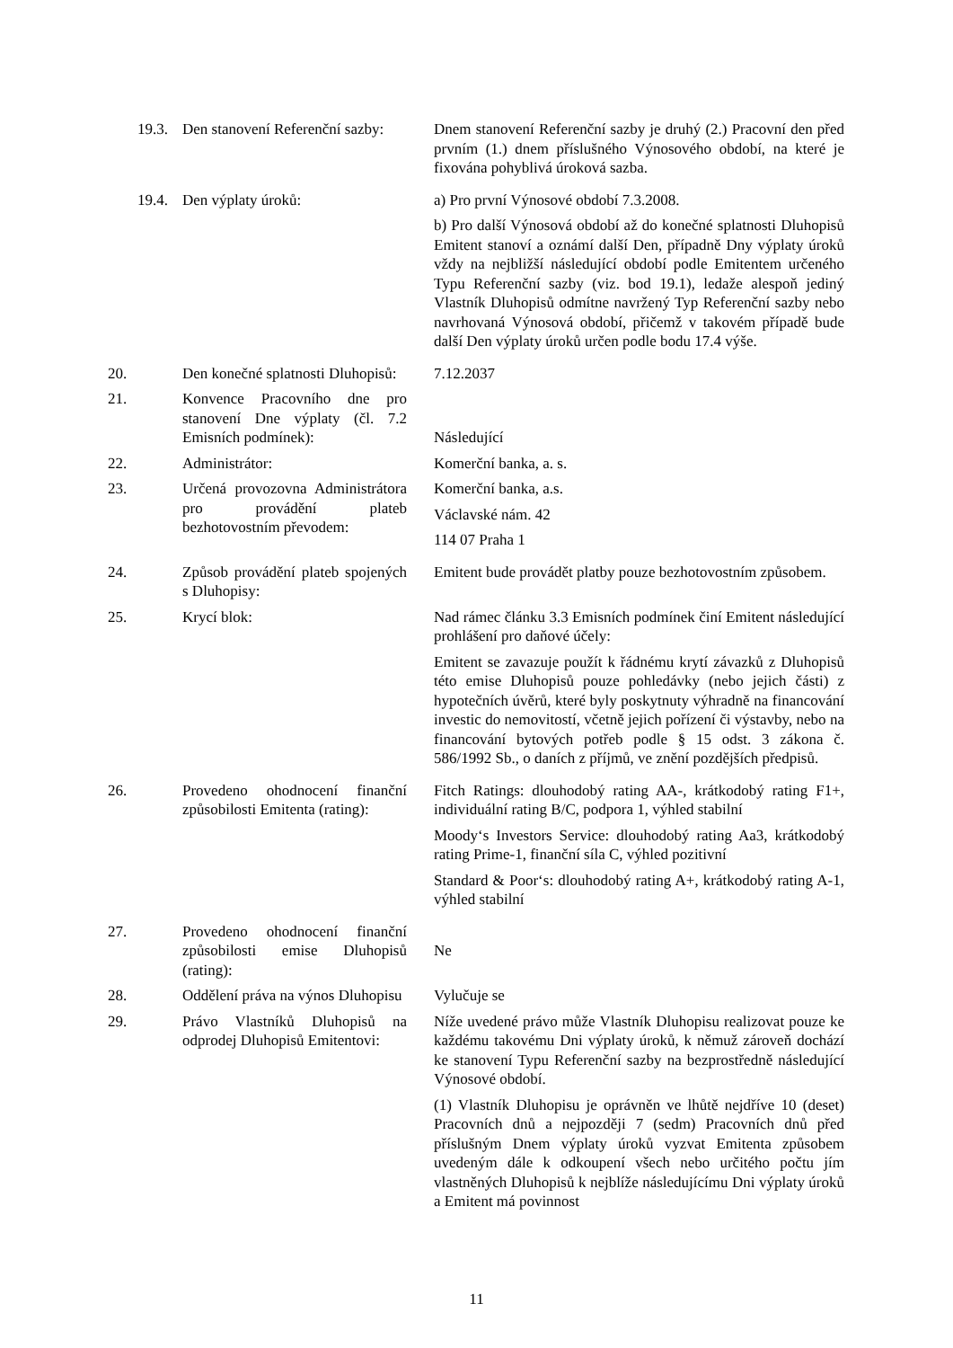| 19.3. | Den stanovení Referenční sazby: | Dnem stanovení Referenční sazby je druhý (2.) Pracovní den před prvním (1.) dnem příslušného Výnosového období, na které je fixována pohyblivá úroková sazba. |
| 19.4. | Den výplaty úroků: | a) Pro první Výnosové období 7.3.2008. b) Pro další Výnosová období až do konečné splatnosti Dluhopisů Emitent stanoví a oznámí další Den, případně Dny výplaty úroků vždy na nejbližší následující období podle Emitentem určeného Typu Referenční sazby (viz. bod 19.1), ledaže alespoň jediný Vlastník Dluhopisů odmítne navržený Typ Referenční sazby nebo navrhovaná Výnosová období, přičemž v takovém případě bude další Den výplaty úroků určen podle bodu 17.4 výše. |
| 20. | Den konečné splatnosti Dluhopisů: | 7.12.2037 |
| 21. | Konvence Pracovního dne pro stanovení Dne výplaty (čl. 7.2 Emisních podmínek): | Následující |
| 22. | Administrátor: | Komerční banka, a. s. |
| 23. | Určená provozovna Administrátora pro provádění plateb bezhotovostním převodem: | Komerční banka, a.s. Václavské nám. 42 114 07 Praha 1 |
| 24. | Způsob provádění plateb spojených s Dluhopisy: | Emitent bude provádět platby pouze bezhotovostním způsobem. |
| 25. | Krycí blok: | Nad rámec článku 3.3 Emisních podmínek činí Emitent následující prohlášení pro daňové účely: Emitent se zavazuje použít k řádnému krytí závazků z Dluhopisů této emise Dluhopisů pouze pohledávky (nebo jejich části) z hypotečních úvěrů, které byly poskytnuty výhradně na financování investic do nemovitostí, včetně jejich pořízení či výstavby, nebo na financování bytových potřeb podle § 15 odst. 3 zákona č. 586/1992 Sb., o daních z příjmů, ve znění pozdějších předpisů. |
| 26. | Provedeno ohodnocení finanční způsobilosti Emitenta (rating): | Fitch Ratings: dlouhodobý rating AA-, krátkodobý rating F1+, individuální rating B/C, podpora 1, výhled stabilní Moody‘s Investors Service: dlouhodobý rating Aa3, krátkodobý rating Prime-1, finanční síla C, výhled pozitivní Standard & Poor‘s: dlouhodobý rating A+, krátkodobý rating A-1, výhled stabilní |
| 27. | Provedeno ohodnocení finanční způsobilosti emise Dluhopisů (rating): | Ne |
| 28. | Oddělení práva na výnos Dluhopisu | Vylučuje se |
| 29. | Právo Vlastníků Dluhopisů na odprodej Dluhopisů Emitentovi: | Níže uvedené právo může Vlastník Dluhopisu realizovat pouze ke každému takovému Dni výplaty úroků, k němuž zároveň dochází ke stanovení Typu Referenční sazby na bezprostředně následující Výnosové období. (1) Vlastník Dluhopisu je oprávněn ve lhůtě nejdříve 10 (deset) Pracovních dnů a nejpozději 7 (sedm) Pracovních dnů před příslušným Dnem výplaty úroků vyzvat Emitenta způsobem uvedeným dále k odkoupení všech nebo určitého počtu jím vlastněných Dluhopisů k nejblíže následujícímu Dni výplaty úroků a Emitent má povinnost |
11